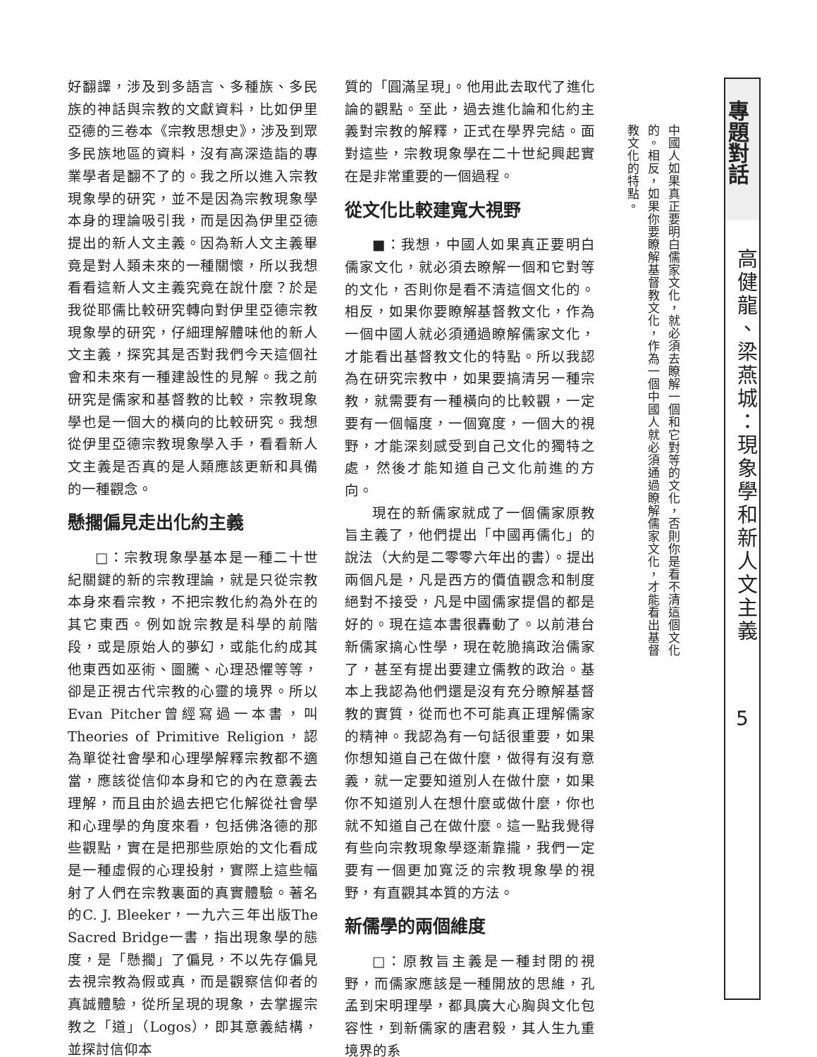好翻譯，涉及到多語言、多種族、多民族的神話與宗教的文獻資料，比如伊里亞德的三卷本《宗教思想史》，涉及到眾多民族地區的資料，沒有高深造詣的專業學者是翻不了的。我之所以進入宗教現象學的研究，並不是因為宗教現象學本身的理論吸引我，而是因為伊里亞德提出的新人文主義。因為新人文主義畢竟是對人類未來的一種關懷，所以我想看看這新人文主義究竟在說什麼？於是我從耶儒比較研究轉向對伊里亞德宗教現象學的研究，仔細理解體味他的新人文主義，探究其是否對我們今天這個社會和未來有一種建設性的見解。我之前研究是儒家和基督教的比較，宗教現象學也是一個大的橫向的比較研究。我想從伊里亞德宗教現象學入手，看看新人文主義是否真的是人類應該更新和具備的一種觀念。
懸擱偏見走出化約主義
□：宗教現象學基本是一種二十世紀關鍵的新的宗教理論，就是只從宗教本身來看宗教，不把宗教化約為外在的其它東西。例如說宗教是科學的前階段，或是原始人的夢幻，或能化約成其他東西如巫術、圖騰、心理恐懼等等，卻是正視古代宗教的心靈的境界。所以Evan Pitcher曾經寫過一本書，叫Theories of Primitive Religion，認為單從社會學和心理學解釋宗教都不適當，應該從信仰本身和它的內在意義去理解，而且由於過去把它化解從社會學和心理學的角度來看，包括佛洛德的那些觀點，實在是把那些原始的文化看成是一種虛假的心理投射，實際上這些幅射了人們在宗教裏面的真實體驗。著名的C. J. Bleeker，一九六三年出版The Sacred Bridge一書，指出現象學的態度，是「懸擱」了偏見，不以先存偏見去視宗教為假或真，而是觀察信仰者的真誠體驗，從所呈現的現象，去掌握宗教之「道」（Logos），即其意義結構，並探討信仰本
質的「圓滿呈現」。他用此去取代了進化論的觀點。至此，過去進化論和化約主義對宗教的解釋，正式在學界完結。面對這些，宗教現象學在二十世紀興起實在是非常重要的一個過程。
從文化比較建寬大視野
■：我想，中國人如果真正要明白儒家文化，就必須去瞭解一個和它對等的文化，否則你是看不清這個文化的。相反，如果你要瞭解基督教文化，作為一個中國人就必須通過瞭解儒家文化，才能看出基督教文化的特點。所以我認為在研究宗教中，如果要搞清另一種宗教，就需要有一種橫向的比較觀，一定要有一個幅度，一個寬度，一個大的視野，才能深刻感受到自己文化的獨特之處，然後才能知道自己文化前進的方向。
現在的新儒家就成了一個儒家原教旨主義了，他們提出「中國再儒化」的說法（大約是二零零六年出的書）。提出兩個凡是，凡是西方的價值觀念和制度絕對不接受，凡是中國儒家提倡的都是好的。現在這本書很轟動了。以前港台新儒家搞心性學，現在乾脆搞政治儒家了，甚至有提出要建立儒教的政治。基本上我認為他們還是沒有充分瞭解基督教的實質，從而也不可能真正理解儒家的精神。我認為有一句話很重要，如果你想知道自己在做什麼，做得有沒有意義，就一定要知道別人在做什麼，如果你不知道別人在想什麼或做什麼，你也就不知道自己在做什麼。這一點我覺得有些向宗教現象學逐漸靠攏，我們一定要有一個更加寬泛的宗教現象學的視野，有直觀其本質的方法。
新儒學的兩個維度
□：原教旨主義是一種封閉的視野，而儒家應該是一種開放的思維，孔孟到宋明理學，都具廣大心胸與文化包容性，到新儒家的唐君毅，其人生九重境界的系
中國人如果真正要明白儒家文化，就必須去瞭解一個和它對等的文化，否則你是看不清這個文化的。相反，如果你要瞭解基督教文化，作為一個中國人就必須通過瞭解儒家文化，才能看出基督教文化的特點。
專題對話
高健龍、梁燕城：現象學和新人文主義
5